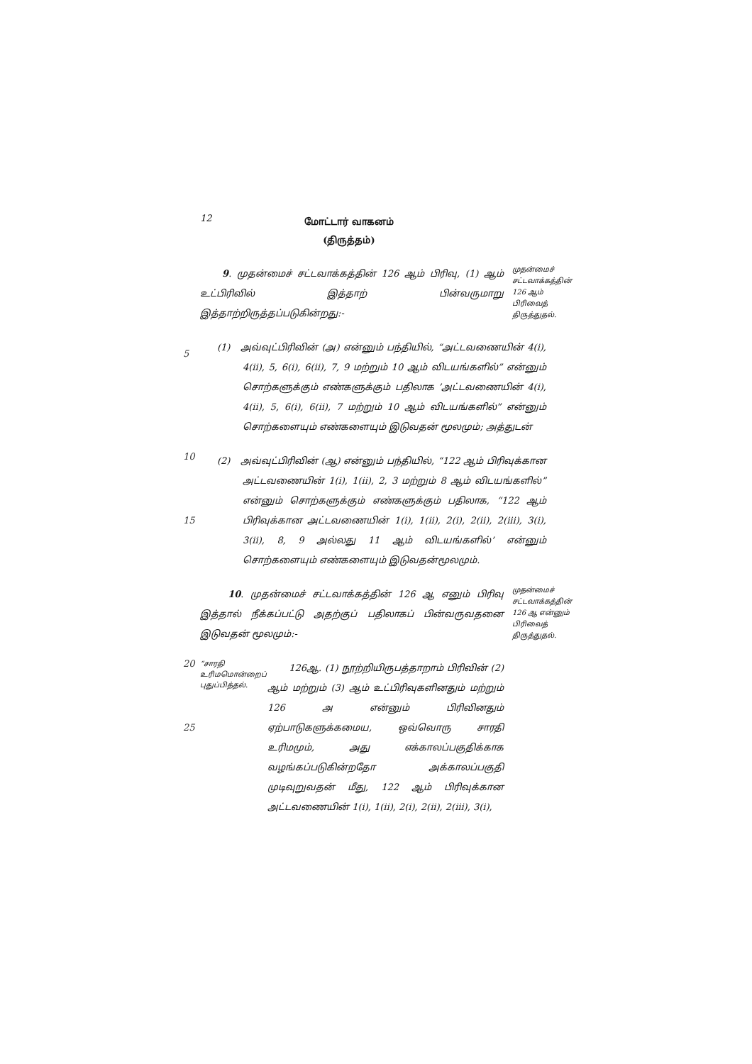12
மோட்டார் வாகனம்
(திருத்தம்)
9. முதன்மைச் சட்டவாக்கத்தின் 126 ஆம் பிரிவு, (1) ஆம் உட்பிரிவில் இத்தாற் பின்வருமாறு இத்தாற்றிருத்தப்படுகின்றது:-
முதன்மைச் சட்டவாக்கத்தின் 126 ஆம் பிரிவைத் திருத்துதல்.
5
(1) அவ்வுட்பிரிவின் (அ) என்னும் பந்தியில், “அட்டவணையின் 4(i), 4(ii), 5, 6(i), 6(ii), 7, 9 மற்றும் 10 ஆம் விடயங்களில்” என்னும் சொற்களுக்கும் எண்களுக்கும் பதிலாக ’அட்டவணையின் 4(i), 4(ii), 5, 6(i), 6(ii), 7 மற்றும் 10 ஆம் விடயங்களில்” என்னும் சொற்களையும் எண்களையும் இடுவதன் மூலமும்; அத்துடன்
10
15
(2) அவ்வுட்பிரிவின் (ஆ) என்னும் பந்தியில், “122 ஆம் பிரிவுக்கான அட்டவணையின் 1(i), 1(ii), 2, 3 மற்றும் 8 ஆம் விடயங்களில்” என்னும் சொற்களுக்கும் எண்களுக்கும் பதிலாக, “122 ஆம் பிரிவுக்கான அட்டவணையின் 1(i), 1(ii), 2(i), 2(ii), 2(iii), 3(i), 3(ii), 8, 9 அல்லது 11 ஆம் விடயங்களில்’ என்னும் சொற்களையும் எண்களையும் இடுவதன்மூலமும்.
10. முதன்மைச் சட்டவாக்கத்தின் 126 ஆ எனும் பிரிவு இத்தால் நீக்கப்பட்டு அதற்குப் பதிலாகப் பின்வருவதனை இடுவதன் மூலமும்:-
முதன்மைச் சட்டவாக்கத்தின் 126 ஆ என்னும் பிரிவைத் திருத்துதல்.
20
25
“சாரதி உரிமமொன்றைப் புதுப்பித்தல்.
126ஆ. (1) நூற்றியிருபத்தாறாம் பிரிவின் (2) ஆம் மற்றும் (3) ஆம் உட்பிரிவுகளினதும் மற்றும் 126 அ என்னும் பிரிவினதும் ஏற்பாடுகளுக்கமைய, ஒவ்வொரு சாரதி உரிமமும், அது எக்காலப்பகுதிக்காக வழங்கப்படுகின்றதோ அக்காலப்பகுதி முடிவுறுவதன் மீது, 122 ஆம் பிரிவுக்கான அட்டவணையின் 1(i), 1(ii), 2(i), 2(ii), 2(iii), 3(i),